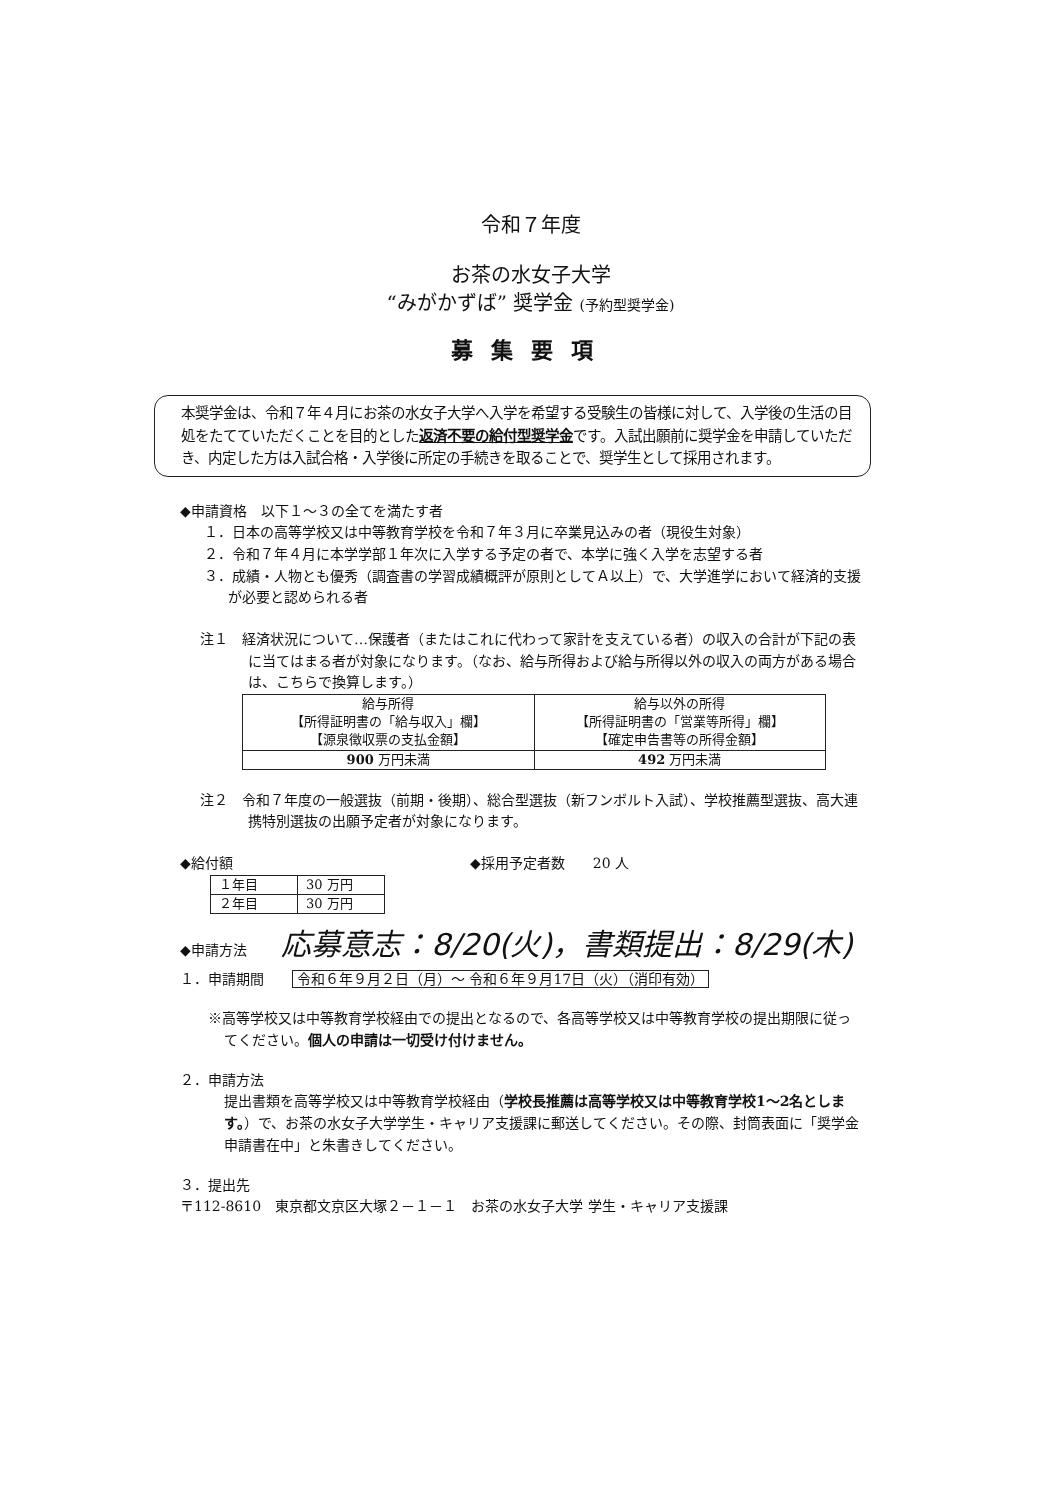令和７年度
お茶の水女子大学
“みがかずば” 奨学金 (予約型奨学金)
募集要項
本奨学金は、令和７年４月にお茶の水女子大学へ入学を希望する受験生の皆様に対して、入学後の生活の目処をたてていただくことを目的とした返済不要の給付型奨学金です。入試出願前に奨学金を申請していただき、内定した方は入試合格・入学後に所定の手続きを取ることで、奨学生として採用されます。
◆申請資格　以下１～３の全てを満たす者
１．日本の高等学校又は中等教育学校を令和７年３月に卒業見込みの者（現役生対象）
２．令和７年４月に本学学部１年次に入学する予定の者で、本学に強く入学を志望する者
３．成績・人物とも優秀（調査書の学習成績概評が原則としてＡ以上）で、大学進学において経済的支援が必要と認められる者
注１　経済状況について…保護者（またはこれに代わって家計を支えている者）の収入の合計が下記の表に当てはまる者が対象になります。（なお、給与所得および給与所得以外の収入の両方がある場合は、こちらで換算します。）
| 給与所得 【所得証明書の「給与収入」欄】 【源泉徴収票の支払金額】 | 給与以外の所得 【所得証明書の「営業等所得」欄】 【確定申告書等の所得金額】 |
| 900 万円未満 | 492 万円未満 |
注２　令和７年度の一般選抜（前期・後期）、総合型選抜（新フンボルト入試）、学校推薦型選抜、高大連携特別選抜の出願予定者が対象になります。
◆給付額
| １年目 | 30 万円 |
| ２年目 | 30 万円 |
◆採用予定者数　　20 人
◆申請方法 　応募意志：8/20(火)，書類提出：8/29(木)
１．申請期間　　令和６年９月２日（月）～ 令和６年９月17日（火）（消印有効）
※高等学校又は中等教育学校経由での提出となるので、各高等学校又は中等教育学校の提出期限に従ってください。個人の申請は一切受け付けません。
２．申請方法
提出書類を高等学校又は中等教育学校経由（学校長推薦は高等学校又は中等教育学校1～2名とします。）で、お茶の水女子大学学生・キャリア支援課に郵送してください。その際、封筒表面に「奨学金申請書在中」と朱書きしてください。
３．提出先
〒112-8610　東京都文京区大塚２－１－１　お茶の水女子大学 学生・キャリア支援課